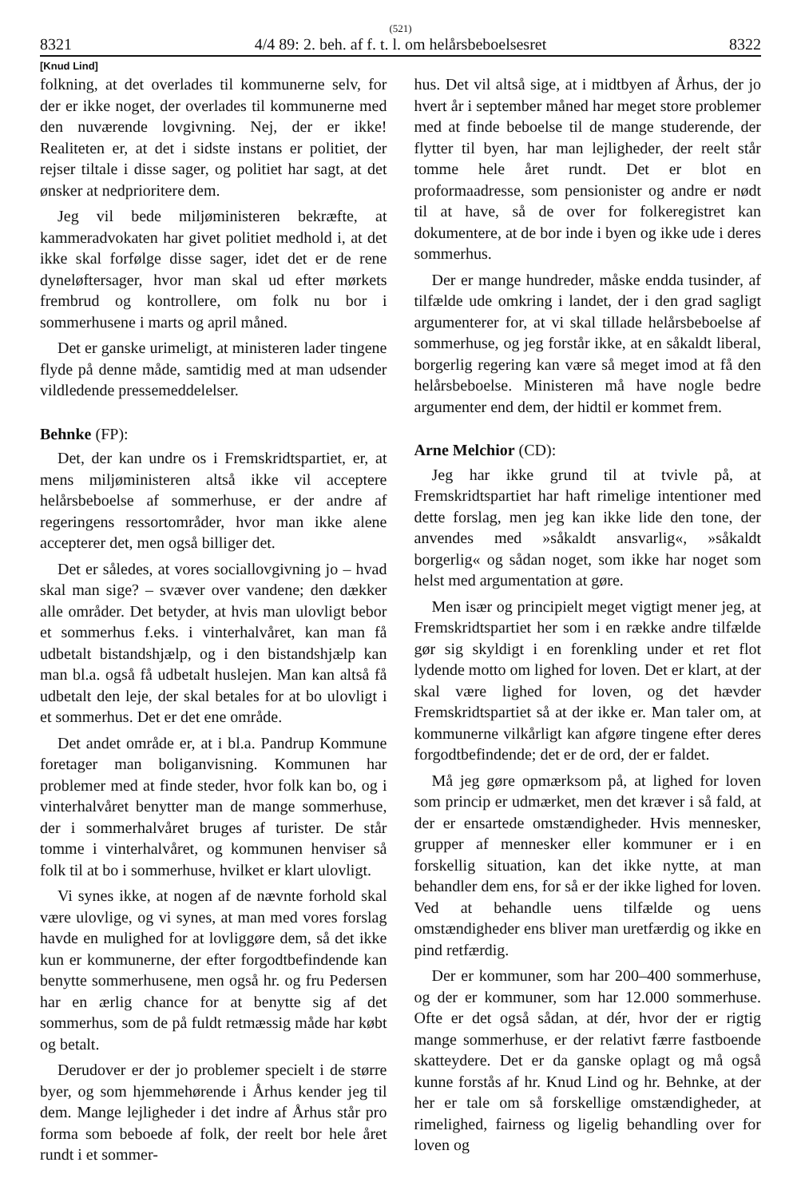(521)
8321 4/4 89: 2. beh. af f. t. l. om helårsbeboelsesret 8322
[Knud Lind]
folkning, at det overlades til kommunerne selv, for der er ikke noget, der overlades til kommunerne med den nuværende lovgivning. Nej, der er ikke! Realiteten er, at det i sidste instans er politiet, der rejser tiltale i disse sager, og politiet har sagt, at det ønsker at nedprioritere dem.
Jeg vil bede miljøministeren bekræfte, at kammeradvokaten har givet politiet medhold i, at det ikke skal forfølge disse sager, idet det er de rene dyneløftersager, hvor man skal ud efter mørkets frembrud og kontrollere, om folk nu bor i sommerhusene i marts og april måned.
Det er ganske urimeligt, at ministeren lader tingene flyde på denne måde, samtidig med at man udsender vildledende pressemeddelelser.
Behnke (FP):
Det, der kan undre os i Fremskridtspartiet, er, at mens miljøministeren altså ikke vil acceptere helårsbeboelse af sommerhuse, er der andre af regeringens ressortområder, hvor man ikke alene accepterer det, men også billiger det.
Det er således, at vores sociallovgivning jo – hvad skal man sige? – svæver over vandene; den dækker alle områder. Det betyder, at hvis man ulovligt bebor et sommerhus f.eks. i vinterhalvåret, kan man få udbetalt bistandshjælp, og i den bistandshjælp kan man bl.a. også få udbetalt huslejen. Man kan altså få udbetalt den leje, der skal betales for at bo ulovligt i et sommerhus. Det er det ene område.
Det andet område er, at i bl.a. Pandrup Kommune foretager man boliganvisning. Kommunen har problemer med at finde steder, hvor folk kan bo, og i vinterhalvåret benytter man de mange sommerhuse, der i sommerhalvåret bruges af turister. De står tomme i vinterhalvåret, og kommunen henviser så folk til at bo i sommerhuse, hvilket er klart ulovligt.
Vi synes ikke, at nogen af de nævnte forhold skal være ulovlige, og vi synes, at man med vores forslag havde en mulighed for at lovliggøre dem, så det ikke kun er kommunerne, der efter forgodtbefindende kan benytte sommerhusene, men også hr. og fru Pedersen har en ærlig chance for at benytte sig af det sommerhus, som de på fuldt retmæssig måde har købt og betalt.
Derudover er der jo problemer specielt i de større byer, og som hjemmehørende i Århus kender jeg til dem. Mange lejligheder i det indre af Århus står pro forma som beboede af folk, der reelt bor hele året rundt i et sommer-
hus. Det vil altså sige, at i midtbyen af Århus, der jo hvert år i september måned har meget store problemer med at finde beboelse til de mange studerende, der flytter til byen, har man lejligheder, der reelt står tomme hele året rundt. Det er blot en proformaadresse, som pensionister og andre er nødt til at have, så de over for folkeregistret kan dokumentere, at de bor inde i byen og ikke ude i deres sommerhus.
Der er mange hundreder, måske endda tusinder, af tilfælde ude omkring i landet, der i den grad sagligt argumenterer for, at vi skal tillade helårsbeboelse af sommerhuse, og jeg forstår ikke, at en såkaldt liberal, borgerlig regering kan være så meget imod at få den helårsbeboelse. Ministeren må have nogle bedre argumenter end dem, der hidtil er kommet frem.
Arne Melchior (CD):
Jeg har ikke grund til at tvivle på, at Fremskridtspartiet har haft rimelige intentioner med dette forslag, men jeg kan ikke lide den tone, der anvendes med »såkaldt ansvarlig«, »såkaldt borgerlig« og sådan noget, som ikke har noget som helst med argumentation at gøre.
Men især og principielt meget vigtigt mener jeg, at Fremskridtspartiet her som i en række andre tilfælde gør sig skyldigt i en forenkling under et ret flot lydende motto om lighed for loven. Det er klart, at der skal være lighed for loven, og det hævder Fremskridtspartiet så at der ikke er. Man taler om, at kommunerne vilkårligt kan afgøre tingene efter deres forgodtbefindende; det er de ord, der er faldet.
Må jeg gøre opmærksom på, at lighed for loven som princip er udmærket, men det kræver i så fald, at der er ensartede omstændigheder. Hvis mennesker, grupper af mennesker eller kommuner er i en forskellig situation, kan det ikke nytte, at man behandler dem ens, for så er der ikke lighed for loven. Ved at behandle uens tilfælde og uens omstændigheder ens bliver man uretfærdig og ikke en pind retfærdig.
Der er kommuner, som har 200–400 sommerhuse, og der er kommuner, som har 12.000 sommerhuse. Ofte er det også sådan, at dér, hvor der er rigtig mange sommerhuse, er der relativt færre fastboende skatteydere. Det er da ganske oplagt og må også kunne forstås af hr. Knud Lind og hr. Behnke, at der her er tale om så forskellige omstændigheder, at rimelighed, fairness og ligelig behandling over for loven og